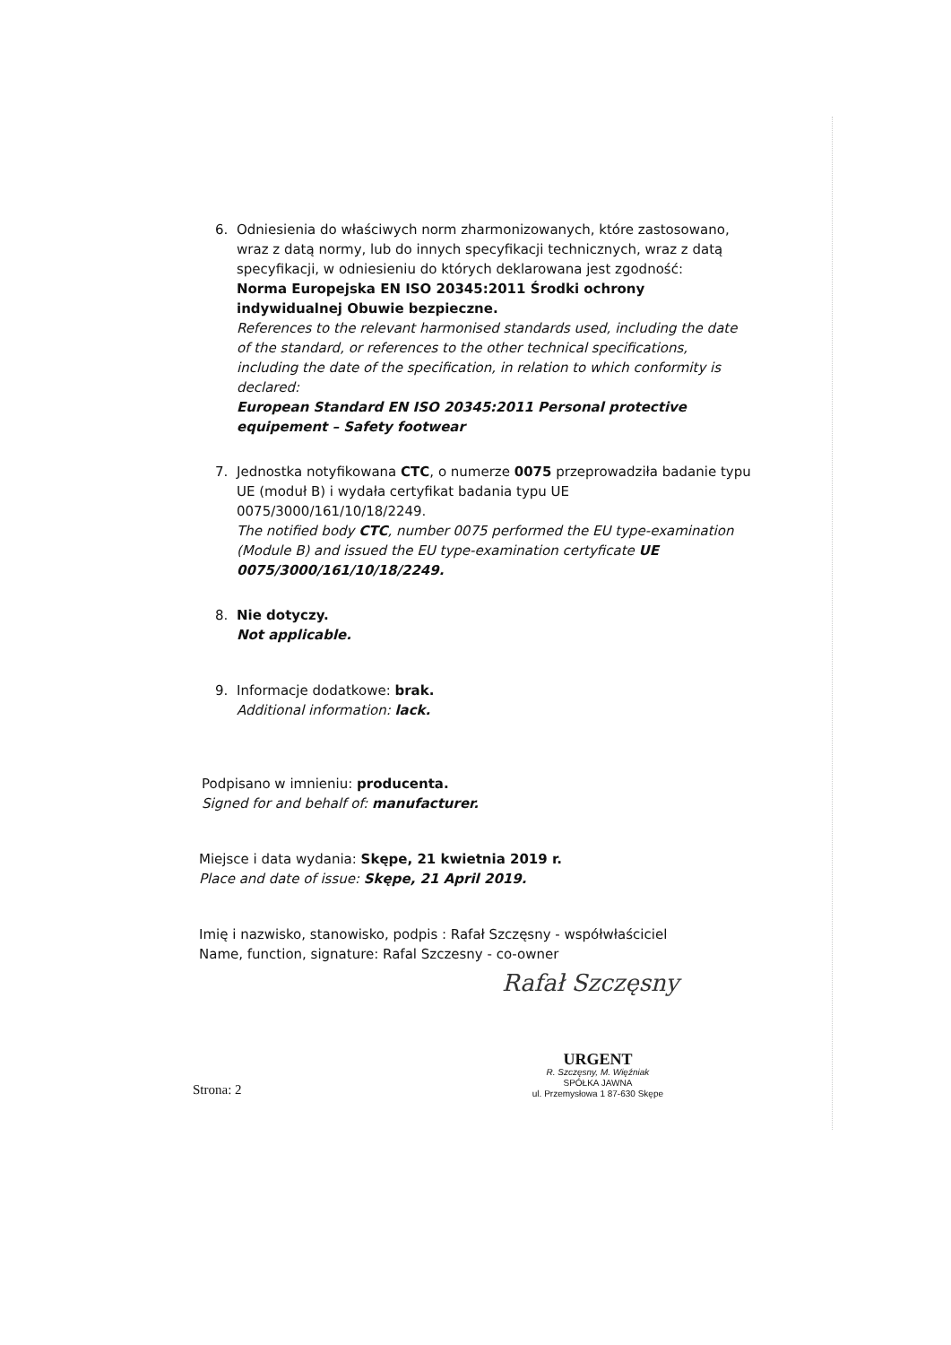6. Odniesienia do właściwych norm zharmonizowanych, które zastosowano, wraz z datą normy, lub do innych specyfikacji technicznych, wraz z datą specyfikacji, w odniesieniu do których deklarowana jest zgodność:
Norma Europejska EN ISO 20345:2011 Środki ochrony indywidualnej Obuwie bezpieczne.
References to the relevant harmonised standards used, including the date of the standard, or references to the other technical specifications, including the date of the specification, in relation to which conformity is declared:
European Standard EN ISO 20345:2011 Personal protective equipement – Safety footwear
7. Jednostka notyfikowana CTC, o numerze 0075 przeprowadziła badanie typu UE (moduł B) i wydała certyfikat badania typu UE 0075/3000/161/10/18/2249.
The notified body CTC, number 0075 performed the EU type-examination (Module B) and issued the EU type-examination certyficate UE 0075/3000/161/10/18/2249.
8. Nie dotyczy.
Not applicable.
9. Informacje dodatkowe: brak.
Additional information: lack.
Podpisano w imnieniu: producenta.
Signed for and behalf of: manufacturer.
Miejsce i data wydania: Skępe, 21 kwietnia 2019 r.
Place and date of issue: Skępe, 21 April 2019.
Imię i nazwisko, stanowisko, podpis : Rafał Szczęsny - współwłaściciel
Name, function, signature: Rafal Szczesny - co-owner
Rafał Szczęsny
Strona: 2
URGENT
R. Szczęsny, M. Więźniak
SPÓŁKA JAWNA
ul. Przemysłowa 1 87-630 Skępe